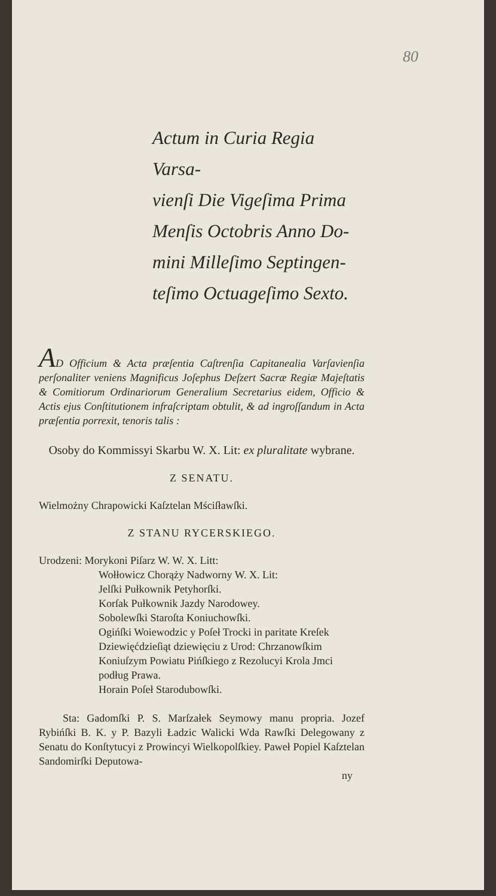80
Actum in Curia Regia Varsa-
vienſi Die Vigeſima Prima
Menſis Octobris Anno Do-
mini Milleſimo Septingen-
teſimo Octuageſimo Sexto.
AD Officium & Acta præſentia Caſtrenſia Capitanealia Varſavienſia perſonaliter veniens Magnificus Joſephus Deſzert Sacræ Regiæ Majeſtatis & Comitiorum Ordinariorum Generalium Secretarius eidem, Officio & Actis ejus Conſtitutionem infraſcriptam obtulit, & ad ingroſſandum in Acta præſentia porrexit, tenoris talis :
Osoby do Kommissyi Skarbu W. X. Lit: ex pluralitate wybrane.
Z SENATU.
Wielmożny Chrapowicki Kaſztelan Mściſławſki.
Z STANU RYCERSKIEGO.
Urodzeni: Morykoni Piſarz W. W. X. Litt:
Wołłowicz Chorąży Nadworny W. X. Lit:
Jelſki Pułkownik Petyhorſki.
Korſak Pułkownik Jazdy Narodowey.
Sobolewſki Staroſta Koniuchowſki.
Ogińſki Woiewodzic y Poſeł Trocki in paritate Kreſek Dziewięćdzieſiąt dziewięciu z Urod: Chrzanowſkim Koniuſzym Powiatu Pińſkiego z Rezolucyi Krola Jmci podług Prawa.
Horain Poſeł Starodubowſki.
Sta: Gadomſki P. S. Marſzałek Seymowy manu propria. Jozef Rybińſki B. K. y P. Bazyli Ładzic Walicki Wda Rawſki Delegowany z Senatu do Konſtytucyi z Prowincyi Wielkopolſkiey. Paweł Popiel Kaſztelan Sandomirſki Deputowa-
ny